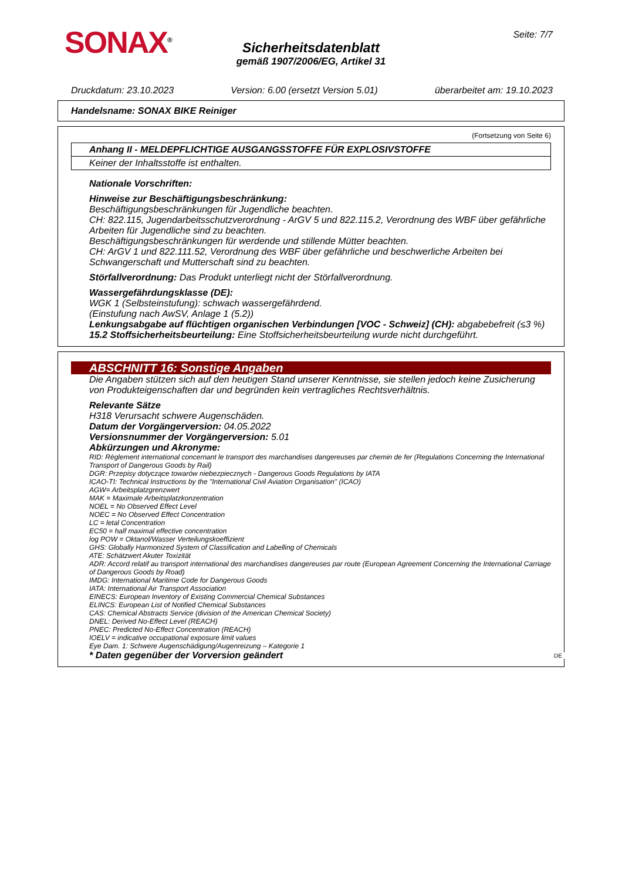SONAX<sup>®</sup> Seite: 7/7
Sicherheitsdatenblatt
gemäß 1907/2006/EG, Artikel 31
Druckdatum: 23.10.2023 Version: 6.00 (ersetzt Version 5.01) überarbeitet am: 19.10.2023
Handelsname: SONAX BIKE Reiniger
(Fortsetzung von Seite 6)
Anhang II - MELDEPFLICHTIGE AUSGANGSSTOFFE FÜR EXPLOSIVSTOFFE
Keiner der Inhaltsstoffe ist enthalten.
Nationale Vorschriften:
Hinweise zur Beschäftigungsbeschränkung:
Beschäftigungsbeschränkungen für Jugendliche beachten.
CH: 822.115, Jugendarbeitsschutzverordnung - ArGV 5 und 822.115.2, Verordnung des WBF über gefährliche Arbeiten für Jugendliche sind zu beachten.
Beschäftigungsbeschränkungen für werdende und stillende Mütter beachten.
CH: ArGV 1 und 822.111.52, Verordnung des WBF über gefährliche und beschwerliche Arbeiten bei Schwangerschaft und Mutterschaft sind zu beachten.
Störfallverordnung: Das Produkt unterliegt nicht der Störfallverordnung.
Wassergefährdungsklasse (DE):
WGK 1 (Selbsteinstufung): schwach wassergefährdend.
(Einstufung nach AwSV, Anlage 1 (5.2))
Lenkungsabgabe auf flüchtigen organischen Verbindungen [VOC - Schweiz] (CH): abgabebefreit (≤3 %)
15.2 Stoffsicherheitsbeurteilung: Eine Stoffsicherheitsbeurteilung wurde nicht durchgeführt.
ABSCHNITT 16: Sonstige Angaben
Die Angaben stützen sich auf den heutigen Stand unserer Kenntnisse, sie stellen jedoch keine Zusicherung von Produkteigenschaften dar und begründen kein vertragliches Rechtsverhältnis.
Relevante Sätze
H318 Verursacht schwere Augenschäden.
Datum der Vorgängerversion: 04.05.2022
Versionsnummer der Vorgängerversion: 5.01
Abkürzungen und Akronyme:
RID: Règlement international concernant le transport des marchandises dangereuses par chemin de fer (Regulations Concerning the International Transport of Dangerous Goods by Rail)
DGR: Przepisy dotyczące towarów niebezpiecznych - Dangerous Goods Regulations by IATA
ICAO-TI: Technical Instructions by the "International Civil Aviation Organisation" (ICAO)
AGW= Arbeitsplatzgrenzwert
MAK = Maximale Arbeitsplatzkonzentration
NOEL = No Observed Effect Level
NOEC = No Observed Effect Concentration
LC = letal Concentration
EC50 = half maximal effective concentration
log POW = Oktanol/Wasser Verteilungskoeffizient
GHS: Globally Harmonized System of Classification and Labelling of Chemicals
ATE: Schätzwert Akuter Toxizität
ADR: Accord relatif au transport international des marchandises dangereuses par route (European Agreement Concerning the International Carriage of Dangerous Goods by Road)
IMDG: International Maritime Code for Dangerous Goods
IATA: International Air Transport Association
EINECS: European Inventory of Existing Commercial Chemical Substances
ELINCS: European List of Notified Chemical Substances
CAS: Chemical Abstracts Service (division of the American Chemical Society)
DNEL: Derived No-Effect Level (REACH)
PNEC: Predicted No-Effect Concentration (REACH)
IOELV = indicative occupational exposure limit values
Eye Dam. 1: Schwere Augenschädigung/Augenreizung – Kategorie 1
* Daten gegenüber der Vorversion geändert
DE